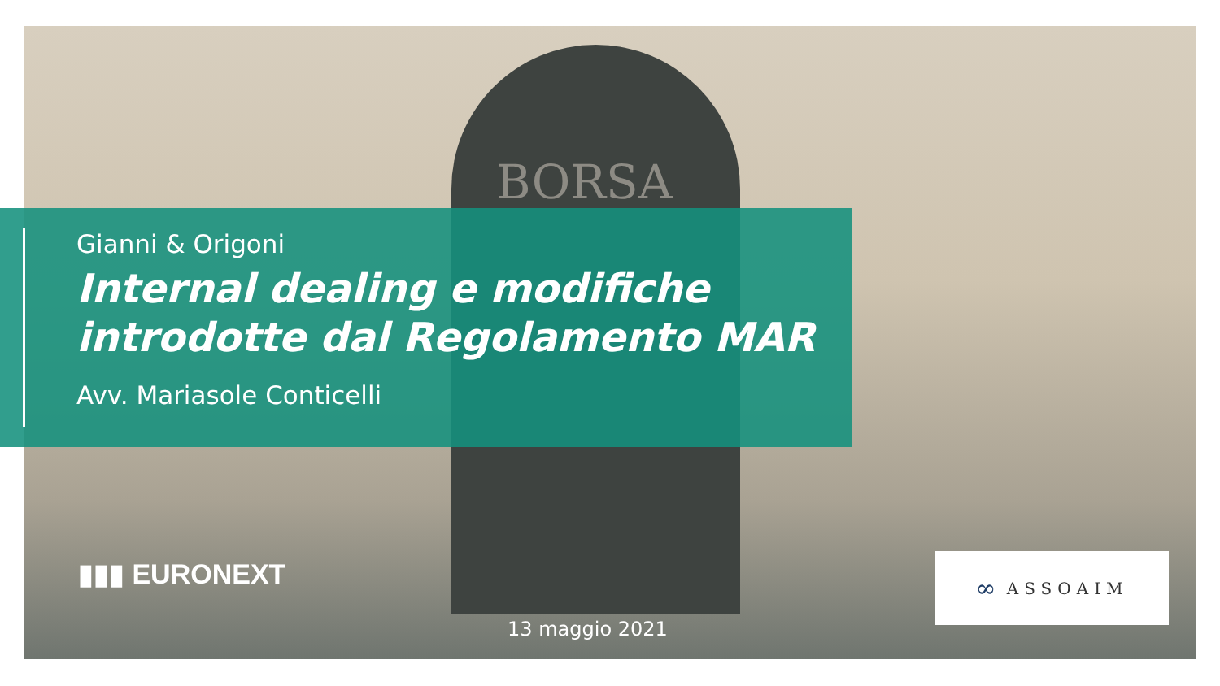BORSA
Gianni & Origoni
Internal dealing e modifiche
introdotte dal Regolamento MAR
Avv. Mariasole Conticelli
▮▮▮ EURONEXT
13 maggio 2021
∞ ASSOAIM